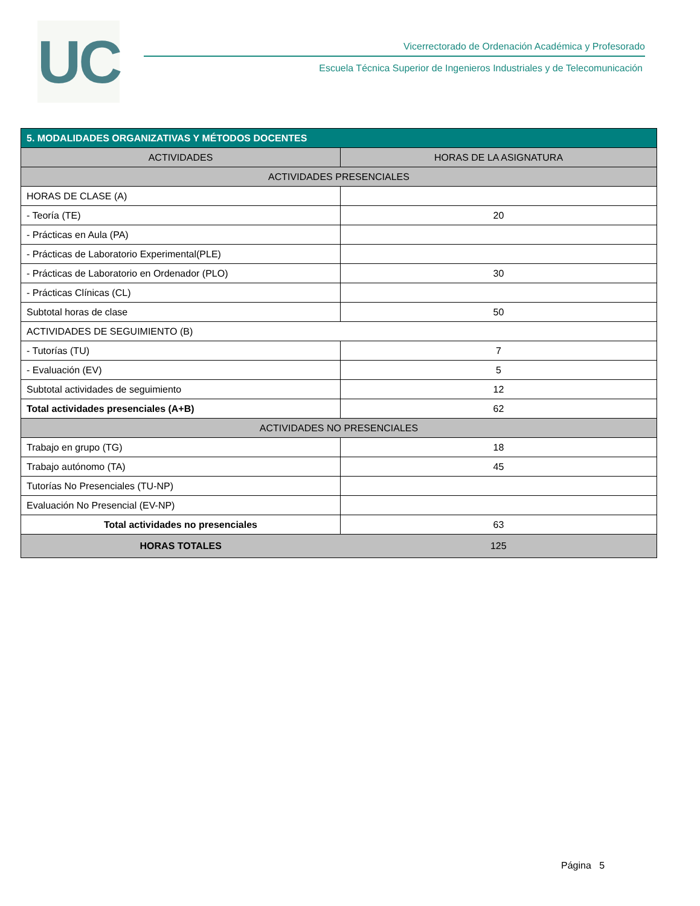UC
Vicerrectorado de Ordenación Académica y Profesorado
Escuela Técnica Superior de Ingenieros Industriales y de Telecomunicación
| 5. MODALIDADES ORGANIZATIVAS Y MÉTODOS DOCENTES | |
| --- | --- |
| ACTIVIDADES | HORAS DE LA ASIGNATURA |
| ACTIVIDADES PRESENCIALES | |
| HORAS DE CLASE (A) | |
| - Teoría (TE) | 20 |
| - Prácticas en Aula (PA) | |
| - Prácticas de Laboratorio Experimental(PLE) | |
| - Prácticas de Laboratorio en Ordenador (PLO) | 30 |
| - Prácticas Clínicas (CL) | |
| Subtotal horas de clase | 50 |
| ACTIVIDADES DE SEGUIMIENTO (B) | |
| - Tutorías (TU) | 7 |
| - Evaluación (EV) | 5 |
| Subtotal actividades de seguimiento | 12 |
| Total actividades presenciales (A+B) | 62 |
| ACTIVIDADES NO PRESENCIALES | |
| Trabajo en grupo (TG) | 18 |
| Trabajo autónomo (TA) | 45 |
| Tutorías No Presenciales (TU-NP) | |
| Evaluación No Presencial (EV-NP) | |
| Total actividades no presenciales | 63 |
| HORAS TOTALES | 125 |
Página 5